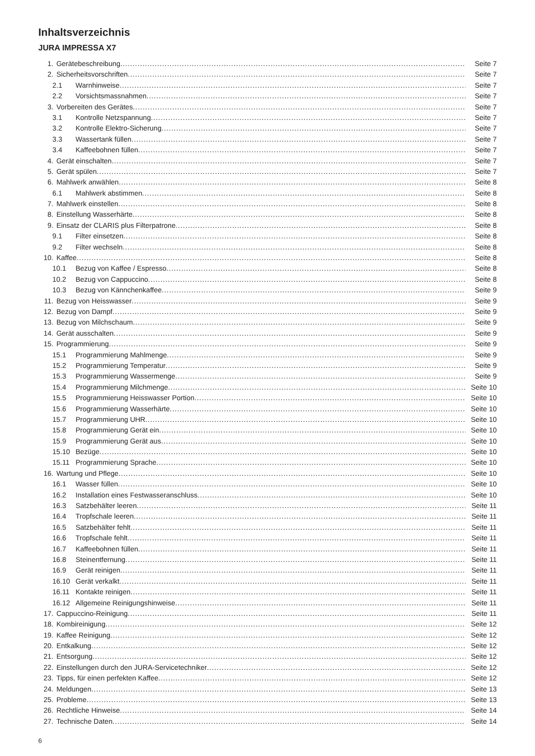Inhaltsverzeichnis
JURA IMPRESSA X7
1. Gerätebeschreibung Seite 7
2. Sicherheitsvorschriften Seite 7
2.1 Warnhinweise Seite 7
2.2 Vorsichtsmassnahmen Seite 7
3. Vorbereiten des Gerätes Seite 7
3.1 Kontrolle Netzspannung Seite 7
3.2 Kontrolle Elektro-Sicherung Seite 7
3.3 Wassertank füllen Seite 7
3.4 Kaffeebohnen füllen Seite 7
4. Gerät einschalten Seite 7
5. Gerät spülen Seite 7
6. Mahlwerk anwählen Seite 8
6.1 Mahlwerk abstimmen Seite 8
7. Mahlwerk einstellen Seite 8
8. Einstellung Wasserhärte Seite 8
9. Einsatz der CLARIS plus Filterpatrone Seite 8
9.1 Filter einsetzen Seite 8
9.2 Filter wechseln Seite 8
10. Kaffee Seite 8
10.1 Bezug von Kaffee / Espresso Seite 8
10.2 Bezug von Cappuccino Seite 8
10.3 Bezug von Kännchenkaffee Seite 9
11. Bezug von Heisswasser Seite 9
12. Bezug von Dampf Seite 9
13. Bezug von Milchschaum Seite 9
14. Gerät ausschalten Seite 9
15. Programmierung Seite 9
15.1 Programmierung Mahlmenge Seite 9
15.2 Programmierung Temperatur Seite 9
15.3 Programmierung Wassermenge Seite 9
15.4 Programmierung Milchmenge Seite 10
15.5 Programmierung Heisswasser Portion Seite 10
15.6 Programmierung Wasserhärte Seite 10
15.7 Programmierung UHR Seite 10
15.8 Programmierung Gerät ein Seite 10
15.9 Programmierung Gerät aus Seite 10
15.10 Bezüge Seite 10
15.11 Programmierung Sprache Seite 10
16. Wartung und Pflege Seite 10
16.1 Wasser füllen Seite 10
16.2 Installation eines Festwasseranschluss Seite 10
16.3 Satzbehälter leeren Seite 11
16.4 Tropfschale leeren Seite 11
16.5 Satzbehälter fehlt Seite 11
16.6 Tropfschale fehlt Seite 11
16.7 Kaffeebohnen füllen Seite 11
16.8 Steinentfernung Seite 11
16.9 Gerät reinigen Seite 11
16.10 Gerät verkalkt Seite 11
16.11 Kontakte reinigen Seite 11
16.12 Allgemeine Reinigungshinweise Seite 11
17. Cappuccino-Reinigung Seite 11
18. Kombireinigung Seite 12
19. Kaffee Reinigung Seite 12
20. Entkalkung Seite 12
21. Entsorgung Seite 12
22. Einstellungen durch den JURA-Servicetechniker Seite 12
23. Tipps, für einen perfekten Kaffee Seite 12
24. Meldungen Seite 13
25. Probleme Seite 13
26. Rechtliche Hinweise Seite 14
27. Technische Daten Seite 14
6